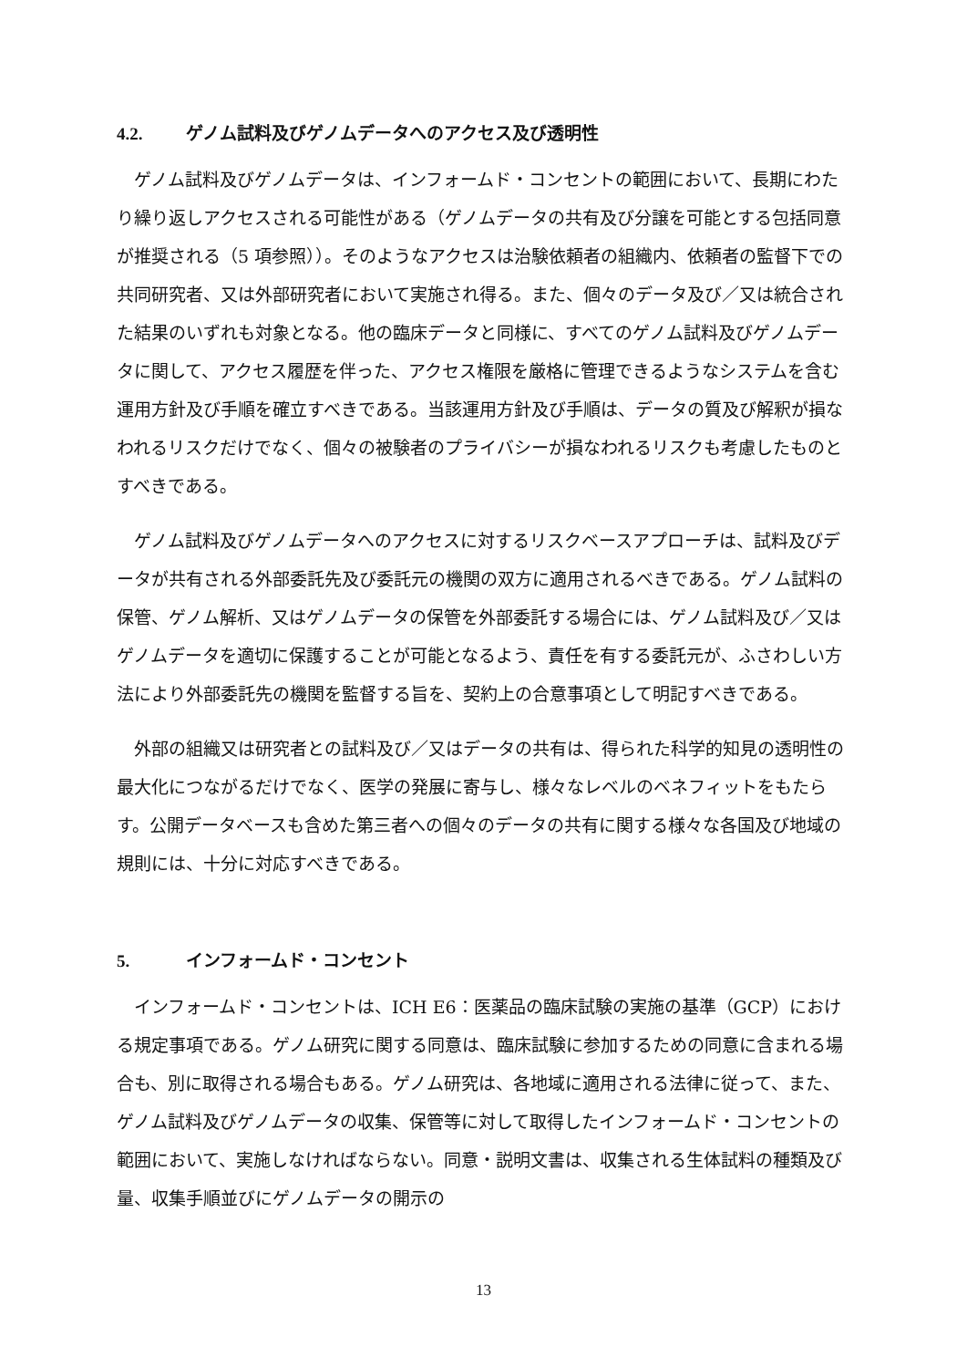4.2. ゲノム試料及びゲノムデータへのアクセス及び透明性
ゲノム試料及びゲノムデータは、インフォームド・コンセントの範囲において、長期にわたり繰り返しアクセスされる可能性がある（ゲノムデータの共有及び分譲を可能とする包括同意が推奨される（5 項参照））。そのようなアクセスは治験依頼者の組織内、依頼者の監督下での共同研究者、又は外部研究者において実施され得る。また、個々のデータ及び／又は統合された結果のいずれも対象となる。他の臨床データと同様に、すべてのゲノム試料及びゲノムデータに関して、アクセス履歴を伴った、アクセス権限を厳格に管理できるようなシステムを含む運用方針及び手順を確立すべきである。当該運用方針及び手順は、データの質及び解釈が損なわれるリスクだけでなく、個々の被験者のプライバシーが損なわれるリスクも考慮したものとすべきである。
ゲノム試料及びゲノムデータへのアクセスに対するリスクベースアプローチは、試料及びデータが共有される外部委託先及び委託元の機関の双方に適用されるべきである。ゲノム試料の保管、ゲノム解析、又はゲノムデータの保管を外部委託する場合には、ゲノム試料及び／又はゲノムデータを適切に保護することが可能となるよう、責任を有する委託元が、ふさわしい方法により外部委託先の機関を監督する旨を、契約上の合意事項として明記すべきである。
外部の組織又は研究者との試料及び／又はデータの共有は、得られた科学的知見の透明性の最大化につながるだけでなく、医学の発展に寄与し、様々なレベルのベネフィットをもたらす。公開データベースも含めた第三者への個々のデータの共有に関する様々な各国及び地域の規則には、十分に対応すべきである。
5. インフォームド・コンセント
インフォームド・コンセントは、ICH E6：医薬品の臨床試験の実施の基準（GCP）における規定事項である。ゲノム研究に関する同意は、臨床試験に参加するための同意に含まれる場合も、別に取得される場合もある。ゲノム研究は、各地域に適用される法律に従って、また、ゲノム試料及びゲノムデータの収集、保管等に対して取得したインフォームド・コンセントの範囲において、実施しなければならない。同意・説明文書は、収集される生体試料の種類及び量、収集手順並びにゲノムデータの開示の
13